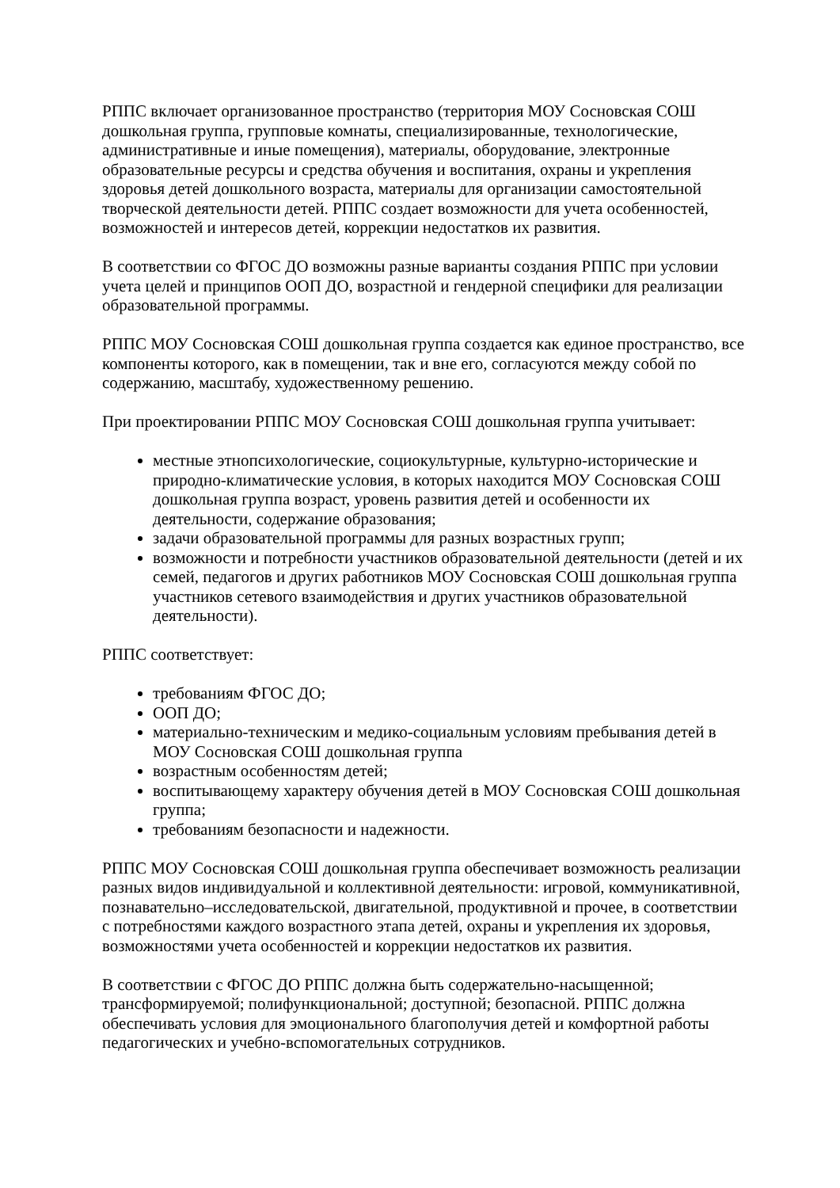РППС включает организованное пространство (территория МОУ Сосновская СОШ дошкольная группа, групповые комнаты, специализированные, технологические, административные и иные помещения), материалы, оборудование, электронные образовательные ресурсы и средства обучения и воспитания, охраны и укрепления здоровья детей дошкольного возраста, материалы для организации самостоятельной творческой деятельности детей. РППС создает возможности для учета особенностей, возможностей и интересов детей, коррекции недостатков их развития.
В соответствии со ФГОС ДО возможны разные варианты создания РППС при условии учета целей и принципов ООП ДО, возрастной и гендерной специфики для реализации образовательной программы.
РППС МОУ Сосновская СОШ дошкольная группа создается как единое пространство, все компоненты которого, как в помещении, так и вне его, согласуются между собой по содержанию, масштабу, художественному решению.
При проектировании РППС МОУ Сосновская СОШ дошкольная группа учитывает:
местные этнопсихологические, социокультурные, культурно-исторические и природно-климатические условия, в которых находится МОУ Сосновская СОШ дошкольная группа возраст, уровень развития детей и особенности их деятельности, содержание образования;
задачи образовательной программы для разных возрастных групп;
возможности и потребности участников образовательной деятельности (детей и их семей, педагогов и других работников МОУ Сосновская СОШ дошкольная группа участников сетевого взаимодействия и других участников образовательной деятельности).
РППС соответствует:
требованиям ФГОС ДО;
ООП ДО;
материально-техническим и медико-социальным условиям пребывания детей в МОУ Сосновская СОШ дошкольная группа
возрастным особенностям детей;
воспитывающему характеру обучения детей в МОУ Сосновская СОШ дошкольная группа;
требованиям безопасности и надежности.
РППС МОУ Сосновская СОШ дошкольная группа обеспечивает возможность реализации разных видов индивидуальной и коллективной деятельности: игровой, коммуникативной, познавательно–исследовательской, двигательной, продуктивной и прочее, в соответствии с потребностями каждого возрастного этапа детей, охраны и укрепления их здоровья, возможностями учета особенностей и коррекции недостатков их развития.
В соответствии с ФГОС ДО РППС должна быть содержательно-насыщенной; трансформируемой; полифункциональной; доступной; безопасной. РППС должна обеспечивать условия для эмоционального благополучия детей и комфортной работы педагогических и учебно-вспомогательных сотрудников.